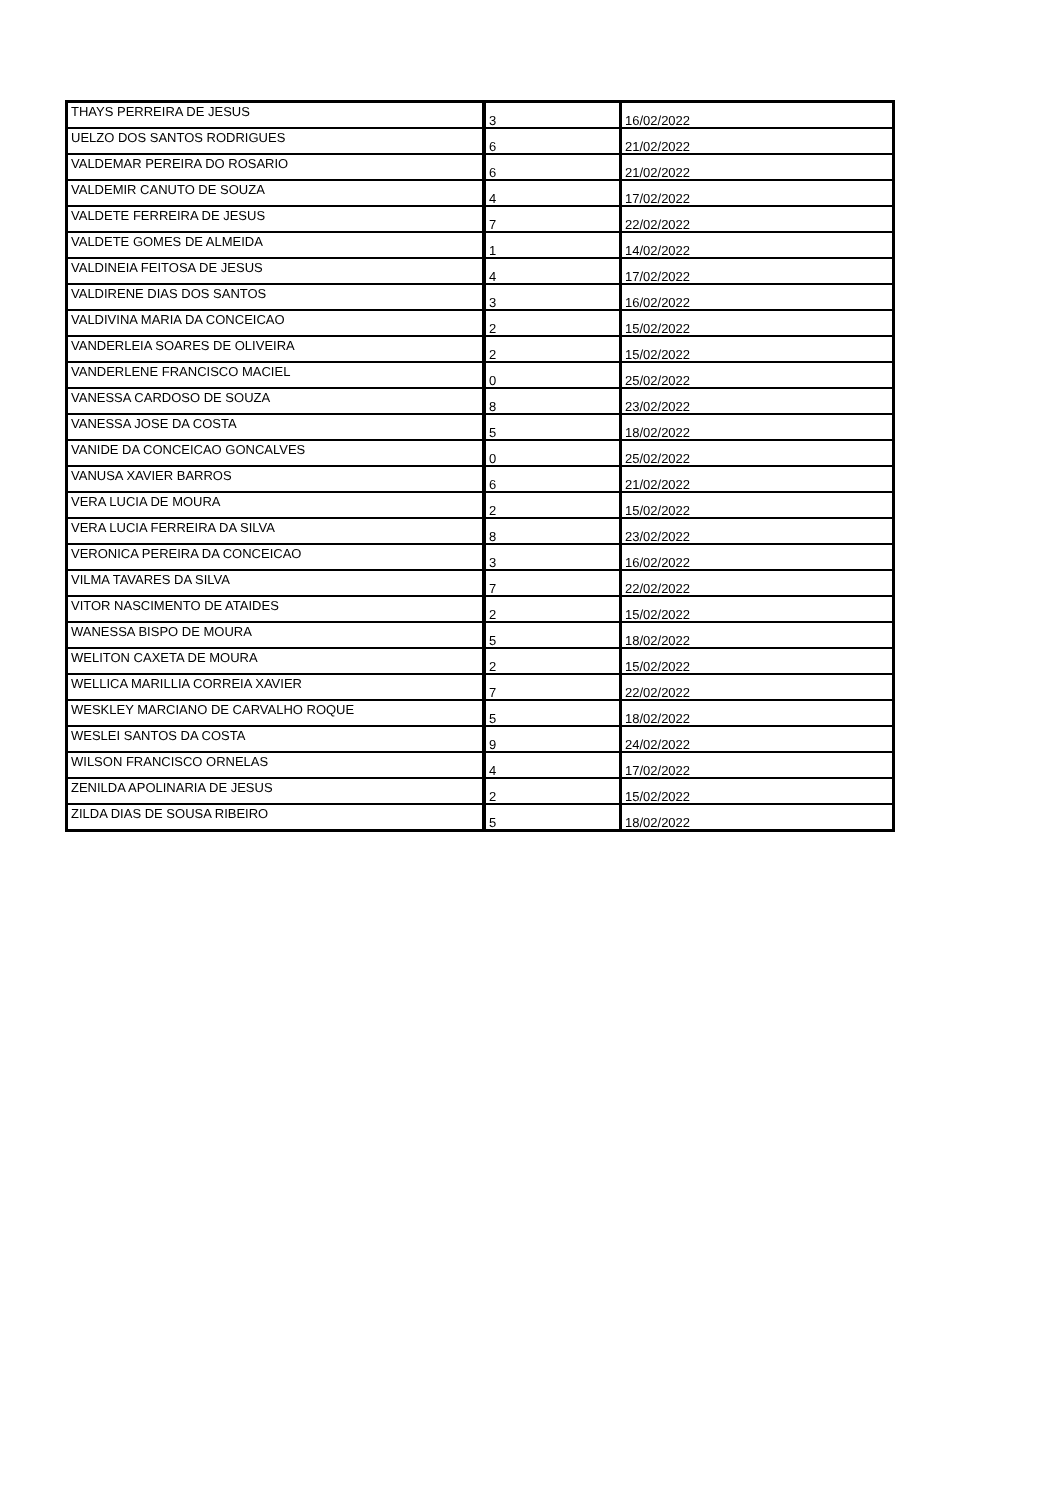| THAYS PERREIRA DE JESUS | 3 | 16/02/2022 |
| UELZO DOS SANTOS RODRIGUES | 6 | 21/02/2022 |
| VALDEMAR PEREIRA DO ROSARIO | 6 | 21/02/2022 |
| VALDEMIR CANUTO DE SOUZA | 4 | 17/02/2022 |
| VALDETE FERREIRA DE JESUS | 7 | 22/02/2022 |
| VALDETE GOMES DE ALMEIDA | 1 | 14/02/2022 |
| VALDINEIA FEITOSA DE JESUS | 4 | 17/02/2022 |
| VALDIRENE DIAS DOS SANTOS | 3 | 16/02/2022 |
| VALDIVINA MARIA DA CONCEICAO | 2 | 15/02/2022 |
| VANDERLEIA SOARES DE OLIVEIRA | 2 | 15/02/2022 |
| VANDERLENE FRANCISCO MACIEL | 0 | 25/02/2022 |
| VANESSA CARDOSO DE SOUZA | 8 | 23/02/2022 |
| VANESSA JOSE DA COSTA | 5 | 18/02/2022 |
| VANIDE DA CONCEICAO GONCALVES | 0 | 25/02/2022 |
| VANUSA XAVIER BARROS | 6 | 21/02/2022 |
| VERA LUCIA DE MOURA | 2 | 15/02/2022 |
| VERA LUCIA FERREIRA DA SILVA | 8 | 23/02/2022 |
| VERONICA PEREIRA DA CONCEICAO | 3 | 16/02/2022 |
| VILMA TAVARES DA SILVA | 7 | 22/02/2022 |
| VITOR NASCIMENTO DE ATAIDES | 2 | 15/02/2022 |
| WANESSA BISPO DE MOURA | 5 | 18/02/2022 |
| WELITON CAXETA DE MOURA | 2 | 15/02/2022 |
| WELLICA MARILLIA CORREIA XAVIER | 7 | 22/02/2022 |
| WESKLEY MARCIANO DE CARVALHO ROQUE | 5 | 18/02/2022 |
| WESLEI SANTOS DA COSTA | 9 | 24/02/2022 |
| WILSON FRANCISCO ORNELAS | 4 | 17/02/2022 |
| ZENILDA APOLINARIA DE JESUS | 2 | 15/02/2022 |
| ZILDA DIAS DE SOUSA RIBEIRO | 5 | 18/02/2022 |